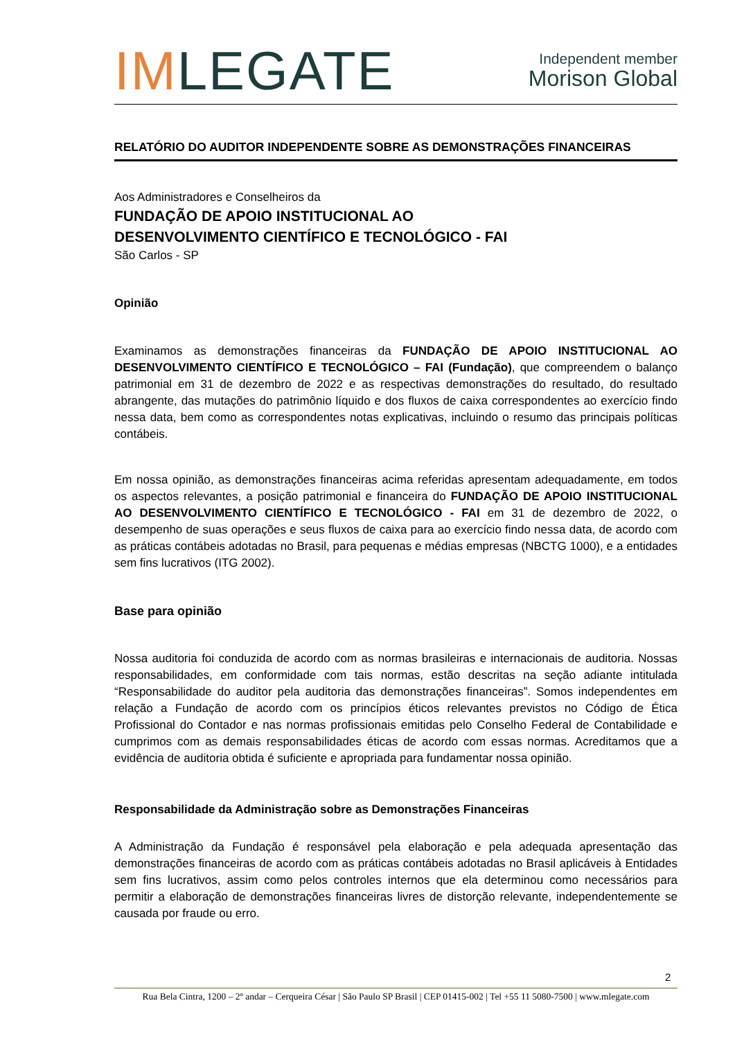IMLEGATE
Independent member
Morison Global
RELATÓRIO DO AUDITOR INDEPENDENTE SOBRE AS DEMONSTRAÇÕES FINANCEIRAS
Aos Administradores e Conselheiros da
FUNDAÇÃO DE APOIO INSTITUCIONAL AO
DESENVOLVIMENTO CIENTÍFICO E TECNOLÓGICO - FAI
São Carlos - SP
Opinião
Examinamos as demonstrações financeiras da FUNDAÇÃO DE APOIO INSTITUCIONAL AO DESENVOLVIMENTO CIENTÍFICO E TECNOLÓGICO – FAI (Fundação), que compreendem o balanço patrimonial em 31 de dezembro de 2022 e as respectivas demonstrações do resultado, do resultado abrangente, das mutações do patrimônio líquido e dos fluxos de caixa correspondentes ao exercício findo nessa data, bem como as correspondentes notas explicativas, incluindo o resumo das principais políticas contábeis.
Em nossa opinião, as demonstrações financeiras acima referidas apresentam adequadamente, em todos os aspectos relevantes, a posição patrimonial e financeira do FUNDAÇÃO DE APOIO INSTITUCIONAL AO DESENVOLVIMENTO CIENTÍFICO E TECNOLÓGICO - FAI em 31 de dezembro de 2022, o desempenho de suas operações e seus fluxos de caixa para ao exercício findo nessa data, de acordo com as práticas contábeis adotadas no Brasil, para pequenas e médias empresas (NBCTG 1000), e a entidades sem fins lucrativos (ITG 2002).
Base para opinião
Nossa auditoria foi conduzida de acordo com as normas brasileiras e internacionais de auditoria. Nossas responsabilidades, em conformidade com tais normas, estão descritas na seção adiante intitulada “Responsabilidade do auditor pela auditoria das demonstrações financeiras”. Somos independentes em relação a Fundação de acordo com os princípios éticos relevantes previstos no Código de Ética Profissional do Contador e nas normas profissionais emitidas pelo Conselho Federal de Contabilidade e cumprimos com as demais responsabilidades éticas de acordo com essas normas. Acreditamos que a evidência de auditoria obtida é suficiente e apropriada para fundamentar nossa opinião.
Responsabilidade da Administração sobre as Demonstrações Financeiras
A Administração da Fundação é responsável pela elaboração e pela adequada apresentação das demonstrações financeiras de acordo com as práticas contábeis adotadas no Brasil aplicáveis à Entidades sem fins lucrativos, assim como pelos controles internos que ela determinou como necessários para permitir a elaboração de demonstrações financeiras livres de distorção relevante, independentemente se causada por fraude ou erro.
2
Rua Bela Cintra, 1200 – 2º andar – Cerqueira César | São Paulo SP Brasil | CEP 01415-002 | Tel +55 11 5080-7500 | www.mlegate.com